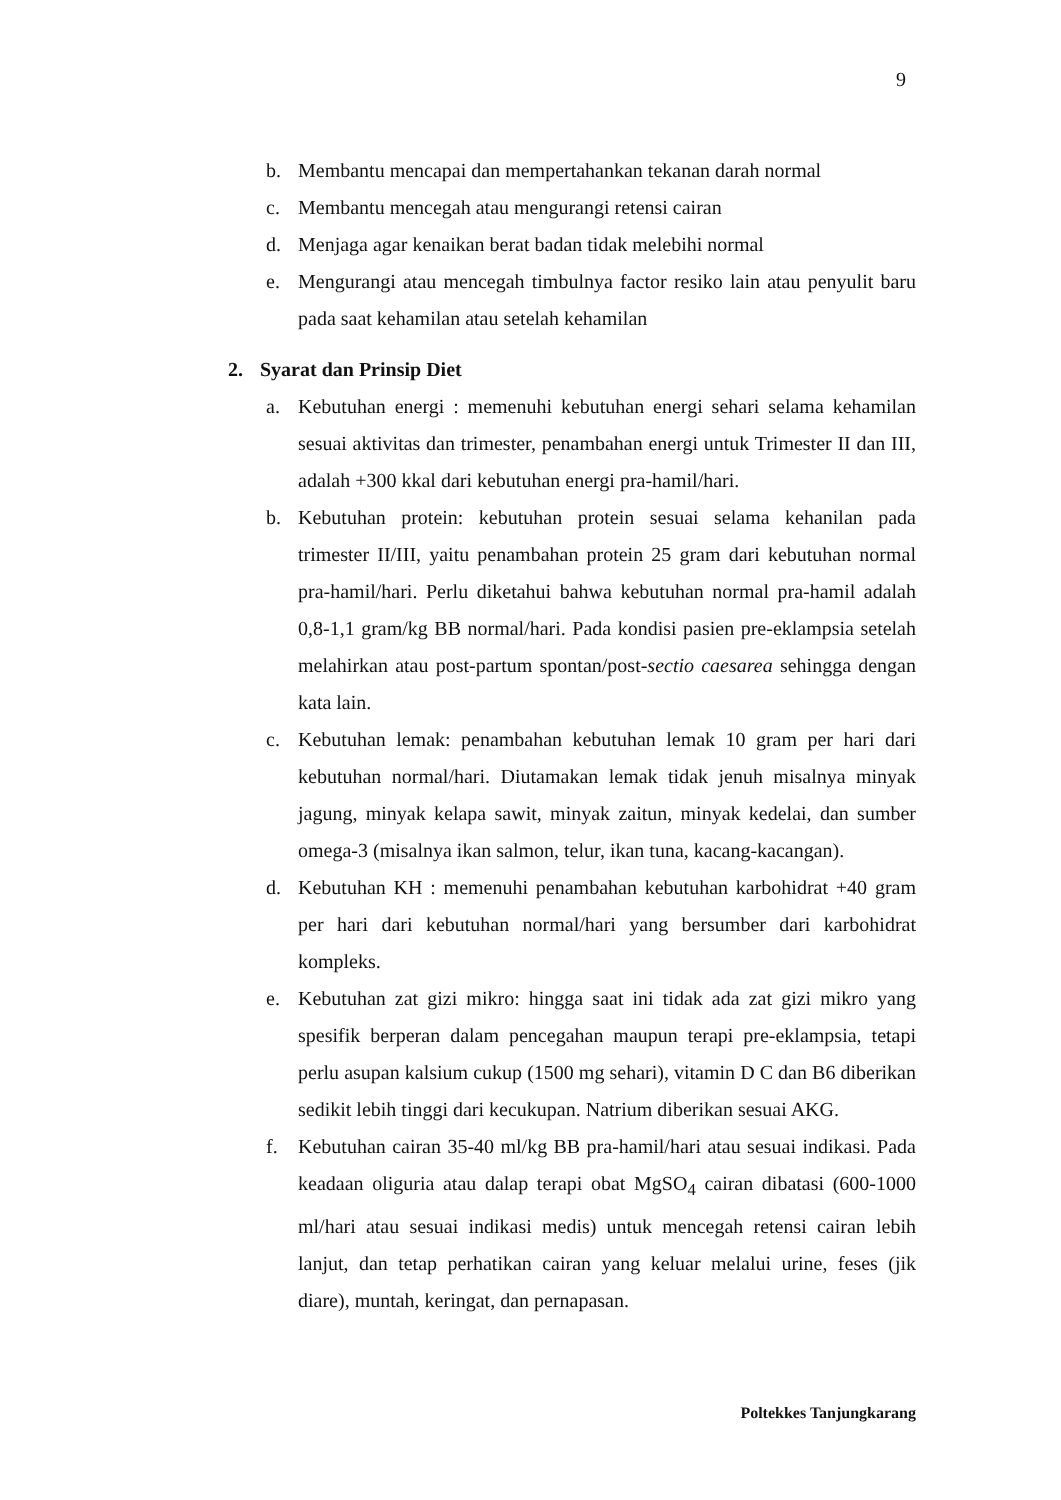9
b. Membantu mencapai dan mempertahankan tekanan darah normal
c. Membantu mencegah atau mengurangi retensi cairan
d. Menjaga agar kenaikan berat badan tidak melebihi normal
e. Mengurangi atau mencegah timbulnya factor resiko lain atau penyulit baru pada saat kehamilan atau setelah kehamilan
2. Syarat dan Prinsip Diet
a. Kebutuhan energi : memenuhi kebutuhan energi sehari selama kehamilan sesuai aktivitas dan trimester, penambahan energi untuk Trimester II dan III, adalah +300 kkal dari kebutuhan energi pra-hamil/hari.
b. Kebutuhan protein: kebutuhan protein sesuai selama kehanilan pada trimester II/III, yaitu penambahan protein 25 gram dari kebutuhan normal pra-hamil/hari. Perlu diketahui bahwa kebutuhan normal pra-hamil adalah 0,8-1,1 gram/kg BB normal/hari. Pada kondisi pasien pre-eklampsia setelah melahirkan atau post-partum spontan/post-sectio caesarea sehingga dengan kata lain.
c. Kebutuhan lemak: penambahan kebutuhan lemak 10 gram per hari dari kebutuhan normal/hari. Diutamakan lemak tidak jenuh misalnya minyak jagung, minyak kelapa sawit, minyak zaitun, minyak kedelai, dan sumber omega-3 (misalnya ikan salmon, telur, ikan tuna, kacang-kacangan).
d. Kebutuhan KH : memenuhi penambahan kebutuhan karbohidrat +40 gram per hari dari kebutuhan normal/hari yang bersumber dari karbohidrat kompleks.
e. Kebutuhan zat gizi mikro: hingga saat ini tidak ada zat gizi mikro yang spesifik berperan dalam pencegahan maupun terapi pre-eklampsia, tetapi perlu asupan kalsium cukup (1500 mg sehari), vitamin D C dan B6 diberikan sedikit lebih tinggi dari kecukupan. Natrium diberikan sesuai AKG.
f. Kebutuhan cairan 35-40 ml/kg BB pra-hamil/hari atau sesuai indikasi. Pada keadaan oliguria atau dalap terapi obat MgSO<sub>4</sub> cairan dibatasi (600-1000 ml/hari atau sesuai indikasi medis) untuk mencegah retensi cairan lebih lanjut, dan tetap perhatikan cairan yang keluar melalui urine, feses (jik diare), muntah, keringat, dan pernapasan.
Poltekkes Tanjungkarang